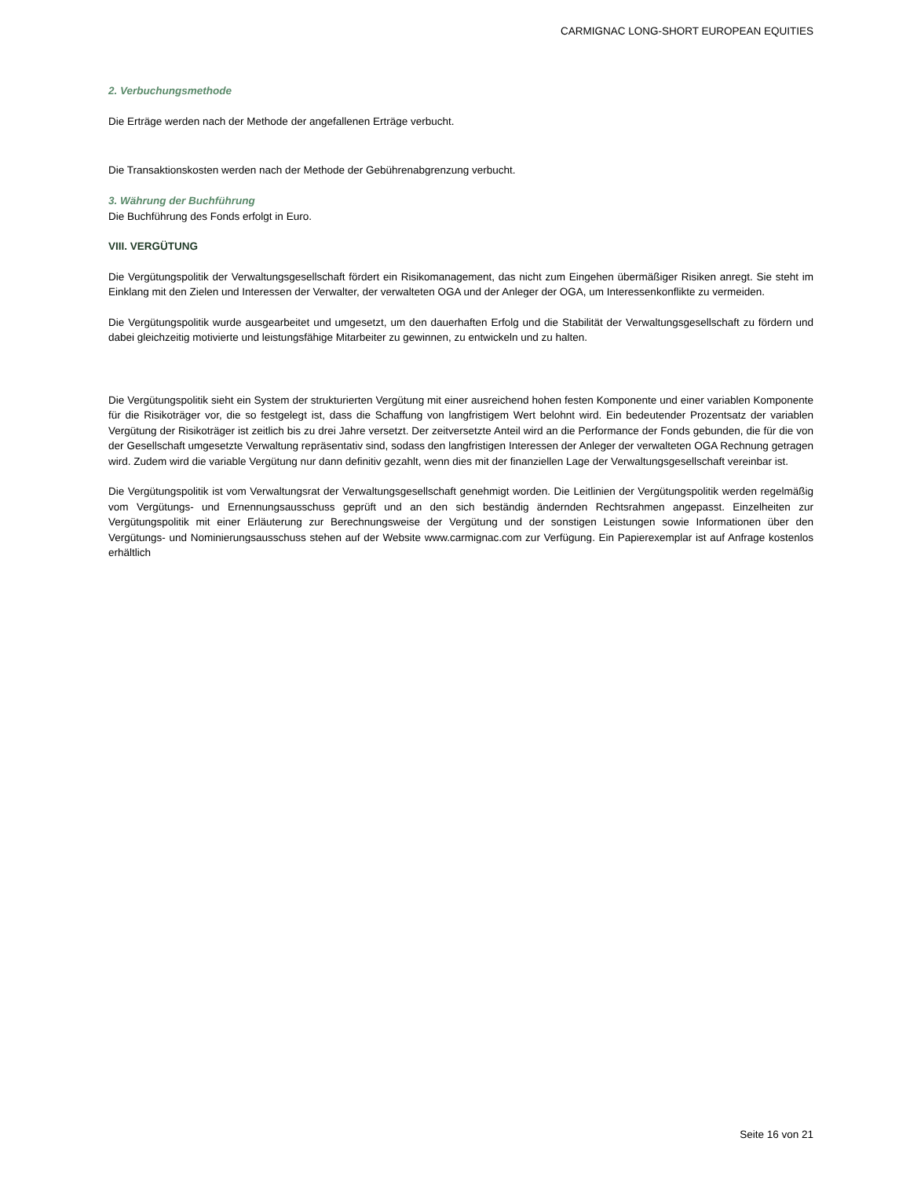CARMIGNAC LONG-SHORT EUROPEAN EQUITIES
2. Verbuchungsmethode
Die Erträge werden nach der Methode der angefallenen Erträge verbucht.
Die Transaktionskosten werden nach der Methode der Gebührenabgrenzung verbucht.
3. Währung der Buchführung
Die Buchführung des Fonds erfolgt in Euro.
VIII. VERGÜTUNG
Die Vergütungspolitik der Verwaltungsgesellschaft fördert ein Risikomanagement, das nicht zum Eingehen übermäßiger Risiken anregt. Sie steht im Einklang mit den Zielen und Interessen der Verwalter, der verwalteten OGA und der Anleger der OGA, um Interessenkonflikte zu vermeiden.
Die Vergütungspolitik wurde ausgearbeitet und umgesetzt, um den dauerhaften Erfolg und die Stabilität der Verwaltungsgesellschaft zu fördern und dabei gleichzeitig motivierte und leistungsfähige Mitarbeiter zu gewinnen, zu entwickeln und zu halten.
Die Vergütungspolitik sieht ein System der strukturierten Vergütung mit einer ausreichend hohen festen Komponente und einer variablen Komponente für die Risikoträger vor, die so festgelegt ist, dass die Schaffung von langfristigem Wert belohnt wird. Ein bedeutender Prozentsatz der variablen Vergütung der Risikoträger ist zeitlich bis zu drei Jahre versetzt. Der zeitversetzte Anteil wird an die Performance der Fonds gebunden, die für die von der Gesellschaft umgesetzte Verwaltung repräsentativ sind, sodass den langfristigen Interessen der Anleger der verwalteten OGA Rechnung getragen wird. Zudem wird die variable Vergütung nur dann definitiv gezahlt, wenn dies mit der finanziellen Lage der Verwaltungsgesellschaft vereinbar ist.
Die Vergütungspolitik ist vom Verwaltungsrat der Verwaltungsgesellschaft genehmigt worden. Die Leitlinien der Vergütungspolitik werden regelmäßig vom Vergütungs- und Ernennungsausschuss geprüft und an den sich beständig ändernden Rechtsrahmen angepasst. Einzelheiten zur Vergütungspolitik mit einer Erläuterung zur Berechnungsweise der Vergütung und der sonstigen Leistungen sowie Informationen über den Vergütungs- und Nominierungsausschuss stehen auf der Website www.carmignac.com zur Verfügung. Ein Papierexemplar ist auf Anfrage kostenlos erhältlich
Seite 16 von 21